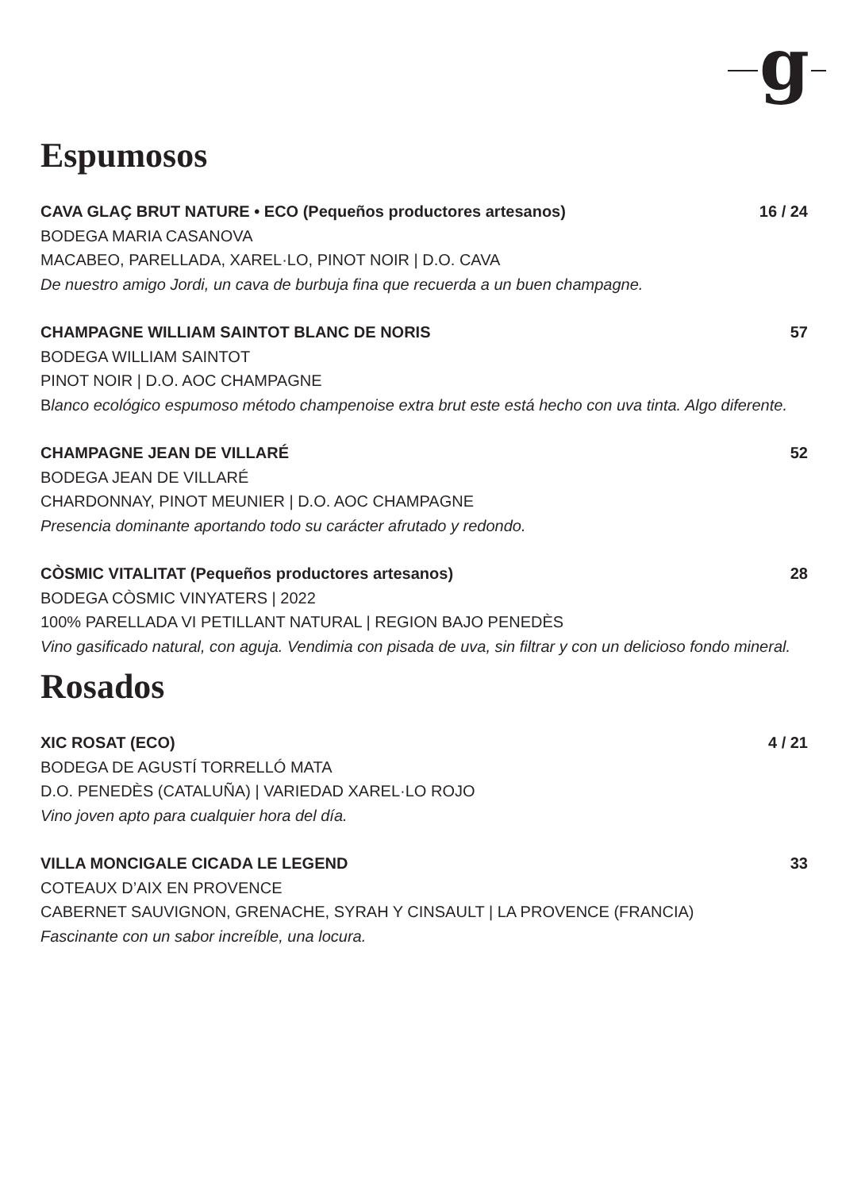g
Espumosos
CAVA GLAÇ BRUT NATURE • ECO (Pequeños productores artesanos) 16 / 24
BODEGA MARIA CASANOVA
MACABEO, PARELLADA, XAREL·LO, PINOT NOIR | D.O. CAVA
De nuestro amigo Jordi, un cava de burbuja fina que recuerda a un buen champagne.
CHAMPAGNE WILLIAM SAINTOT BLANC DE NORIS 57
BODEGA WILLIAM SAINTOT
PINOT NOIR | D.O. AOC CHAMPAGNE
Blanco ecológico espumoso método champenoise extra brut este está hecho con uva tinta. Algo diferente.
CHAMPAGNE JEAN DE VILLARÉ 52
BODEGA JEAN DE VILLARÉ
CHARDONNAY, PINOT MEUNIER | D.O. AOC CHAMPAGNE
Presencia dominante aportando todo su carácter afrutado y redondo.
CÒSMIC VITALITAT (Pequeños productores artesanos) 28
BODEGA CÒSMIC VINYATERS | 2022
100% PARELLADA VI PETILLANT NATURAL | REGION BAJO PENEDÈS
Vino gasificado natural, con aguja. Vendimia con pisada de uva, sin filtrar y con un delicioso fondo mineral.
Rosados
XIC ROSAT (ECO) 4 / 21
BODEGA DE AGUSTÍ TORRELLÓ MATA
D.O. PENEDÈS (CATALUÑA) | VARIEDAD XAREL·LO ROJO
Vino joven apto para cualquier hora del día.
VILLA MONCIGALE CICADA LE LEGEND 33
COTEAUX D’AIX EN PROVENCE
CABERNET SAUVIGNON, GRENACHE, SYRAH Y CINSAULT | LA PROVENCE (FRANCIA)
Fascinante con un sabor increíble, una locura.